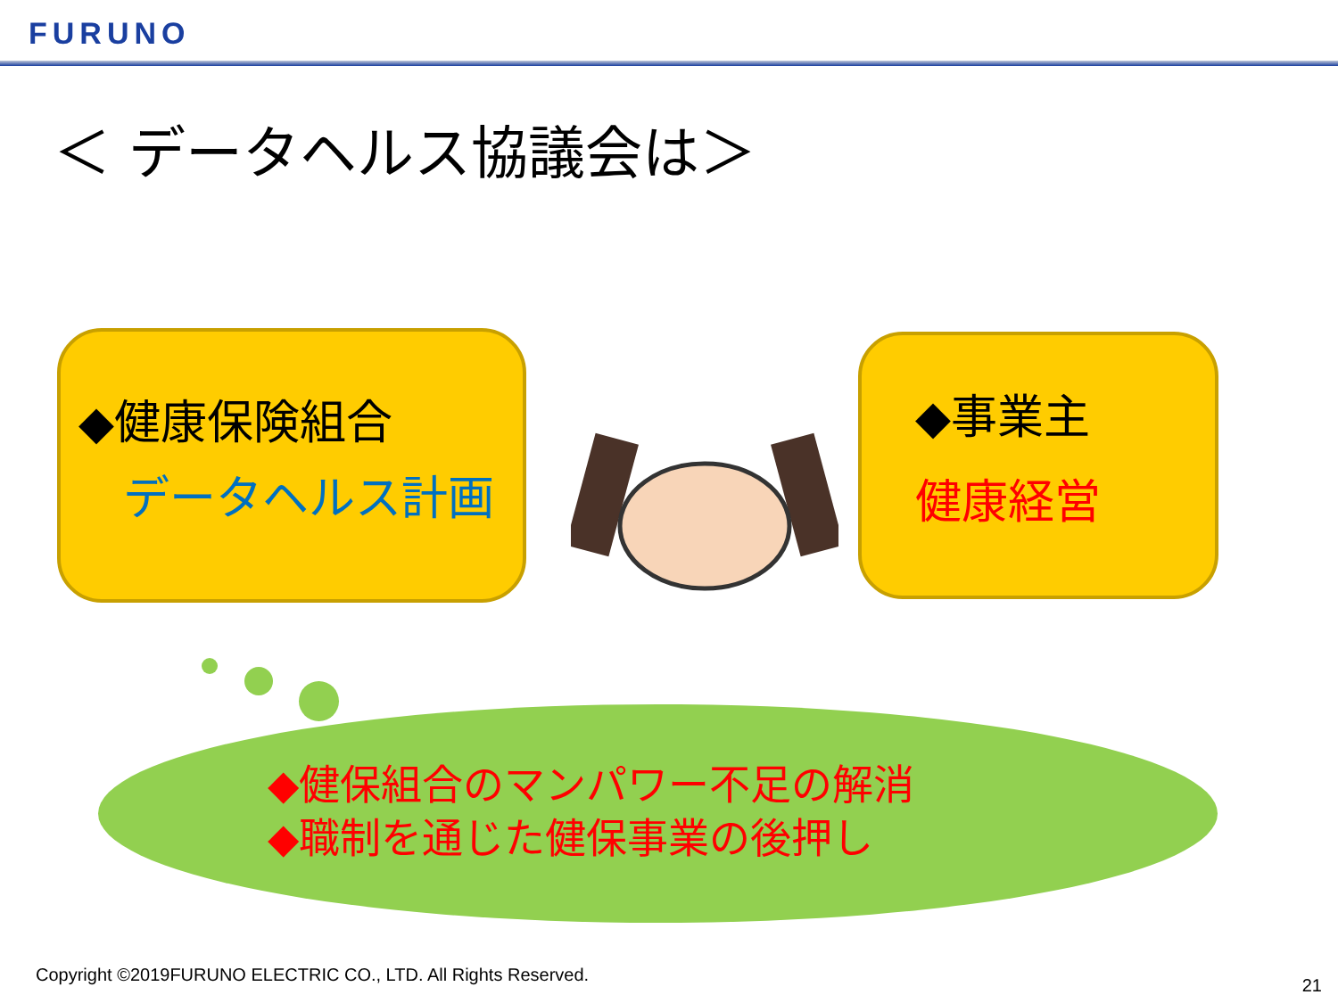FURUNO
＜ データヘルス協議会は＞
◆健康保険組合
データヘルス計画
◆事業主
健康経営
◆健保組合のマンパワー不足の解消
◆職制を通じた健保事業の後押し
Copyright ©2019FURUNO ELECTRIC CO., LTD. All Rights Reserved.
21